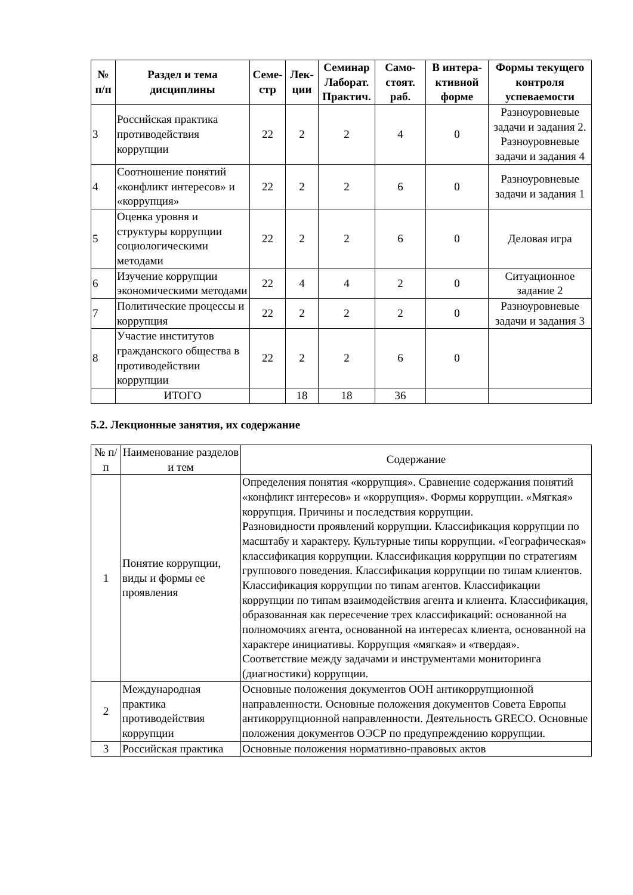| № п/п | Раздел и тема дисциплины | Семе-стр | Лек-ции | Семинар Лаборат. Практич. | Само-стоят. раб. | В интера-ктивной форме | Формы текущего контроля успеваемости |
| --- | --- | --- | --- | --- | --- | --- | --- |
| 3 | Российская практика противодействия коррупции | 22 | 2 | 2 | 4 | 0 | Разноуровневые задачи и задания 2. Разноуровневые задачи и задания 4 |
| 4 | Соотношение понятий «конфликт интересов» и «коррупция» | 22 | 2 | 2 | 6 | 0 | Разноуровневые задачи и задания 1 |
| 5 | Оценка уровня и структуры коррупции социологическими методами | 22 | 2 | 2 | 6 | 0 | Деловая игра |
| 6 | Изучение коррупции экономическими методами | 22 | 4 | 4 | 2 | 0 | Ситуационное задание 2 |
| 7 | Политические процессы и коррупция | 22 | 2 | 2 | 2 | 0 | Разноуровневые задачи и задания 3 |
| 8 | Участие институтов гражданского общества в противодействии коррупции | 22 | 2 | 2 | 6 | 0 | |
| | ИТОГО | | 18 | 18 | 36 | | |
5.2. Лекционные занятия, их содержание
| № п/п | Наименование разделов и тем | Содержание |
| 1 | Понятие коррупции, виды и формы ее проявления | Определения понятия «коррупция». Сравнение содержания понятий «конфликт интересов» и «коррупция». Формы коррупции. «Мягкая» коррупция. Причины и последствия коррупции. Разновидности проявлений коррупции. Классификация коррупции по масштабу и характеру. Культурные типы коррупции. «Географическая» классификация коррупции. Классификация коррупции по стратегиям группового поведения. Классификация коррупции по типам клиентов. Классификация коррупции по типам агентов. Классификации коррупции по типам взаимодействия агента и клиента. Классификация, образованная как пересечение трех классификаций: основанной на полномочиях агента, основанной на интересах клиента, основанной на характере инициативы. Коррупция «мягкая» и «твердая». Соответствие между задачами и инструментами мониторинга (диагностики) коррупции. |
| 2 | Международная практика противодействия коррупции | Основные положения документов ООН антикоррупционной направленности. Основные положения документов Совета Европы антикоррупционной направленности. Деятельность GRECO. Основные положения документов ОЭСР по предупреждению коррупции. |
| 3 | Российская практика | Основные положения нормативно-правовых актов |